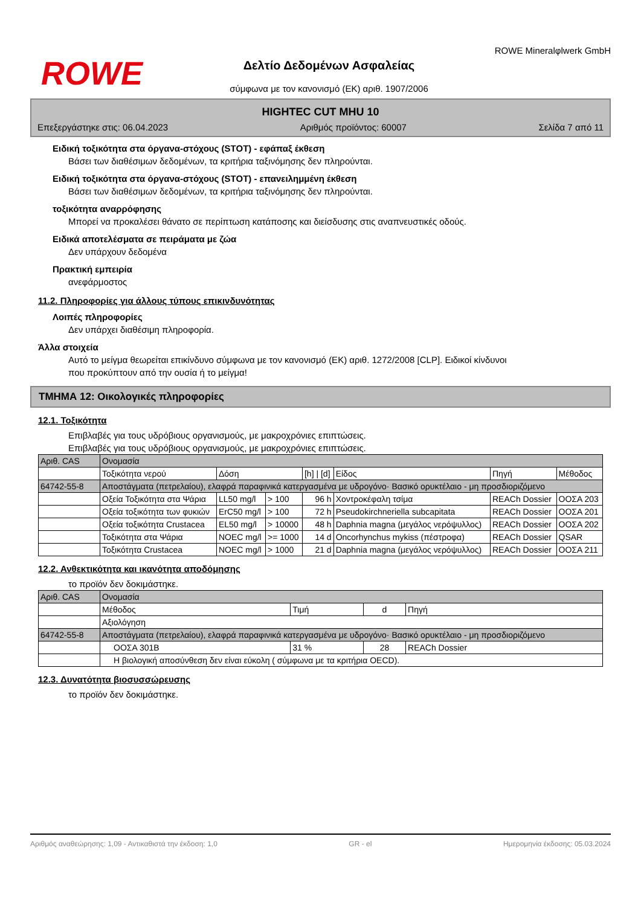ROWE
Δελτίο Δεδομένων Ασφαλείας
σύμφωνα με τον κανονισμό (ΕΚ) αριθ. 1907/2006
ROWE Mineralφlwerk GmbH
HIGHTEC CUT MHU 10
Επεξεργάστηκε στις: 06.04.2023 Αριθμός προϊόντος: 60007 Σελίδα 7 από 11
Ειδική τοξικότητα στα όργανα-στόχους (STOT) - εφάπαξ έκθεση
Βάσει των διαθέσιμων δεδομένων, τα κριτήρια ταξινόμησης δεν πληρούνται.
Ειδική τοξικότητα στα όργανα-στόχους (STOT) - επανειλημμένη έκθεση
Βάσει των διαθέσιμων δεδομένων, τα κριτήρια ταξινόμησης δεν πληρούνται.
τοξικότητα αναρρόφησης
Μπορεί να προκαλέσει θάνατο σε περίπτωση κατάποσης και διείσδυσης στις αναπνευστικές οδούς.
Ειδικά αποτελέσματα σε πειράματα με ζώα
Δεν υπάρχουν δεδομένα
Πρακτική εμπειρία
ανεφάρμοστος
11.2. Πληροφορίες για άλλους τύπους επικινδυνότητας
Λοιπές πληροφορίες
Δεν υπάρχει διαθέσιμη πληροφορία.
Άλλα στοιχεία
Αυτό το μείγμα θεωρείται επικίνδυνο σύμφωνα με τον κανονισμό (ΕΚ) αριθ. 1272/2008 [CLP]. Ειδικοί κίνδυνοι
που προκύπτουν από την ουσία ή το μείγμα!
ΤΜΗΜΑ 12: Οικολογικές πληροφορίες
12.1. Τοξικότητα
Επιβλαβές για τους υδρόβιους οργανισμούς, με μακροχρόνιες επιπτώσεις.
Επιβλαβές για τους υδρόβιους οργανισμούς, με μακροχρόνιες επιπτώσεις.
| Αριθ. CAS | Ονομασία | | | | | | |
| | Τοξικότητα νερού | Δόση | | [h] / [d] | Είδος | Πηγή | Μέθοδος |
| 64742-55-8 | Αποστάγματα (πετρελαίου), ελαφρά παραφινικά κατεργασμένα με υδρογόνο· Βασικό ορυκτέλαιο - μη προσδιοριζόμενο | | | | | | |
| | Οξεία Τοξικότητα στα Ψάρια | LL50 mg/l | > 100 | 96 h | Χοντροκέφαλη τσίμα | REACh Dossier | ΟΟΣΑ 203 |
| | Οξεία τοξικότητα των φυκιών | ErC50 mg/l | > 100 | 72 h | Pseudokirchneriella subcapitata | REACh Dossier | ΟΟΣΑ 201 |
| | Οξεία τοξικότητα Crustacea | EL50 mg/l | > 10000 | 48 h | Daphnia magna (μεγάλος νερόψυλλος) | REACh Dossier | ΟΟΣΑ 202 |
| | Τοξικότητα στα Ψάρια | NOEC mg/l | >= 1000 | 14 d | Oncorhynchus mykiss (πέστροφα) | REACh Dossier | QSAR |
| | Τοξικότητα Crustacea | NOEC mg/l | > 1000 | 21 d | Daphnia magna (μεγάλος νερόψυλλος) | REACh Dossier | ΟΟΣΑ 211 |
12.2. Ανθεκτικότητα και ικανότητα αποδόμησης
το προϊόν δεν δοκιμάστηκε.
| Αριθ. CAS | Ονομασία | | | |
| | Μέθοδος | Τιμή | d | Πηγή |
| | Αξιολόγηση | | | |
| 64742-55-8 | Αποστάγματα (πετρελαίου), ελαφρά παραφινικά κατεργασμένα με υδρογόνο· Βασικό ορυκτέλαιο - μη προσδιοριζόμενο | | | |
| | ΟΟΣΑ 301Β | 31 % | 28 | REACh Dossier |
| | Η βιολογική αποσύνθεση δεν είναι εύκολη ( σύμφωνα με τα κριτήρια OECD). | | | |
12.3. Δυνατότητα βιοσυσσώρευσης
το προϊόν δεν δοκιμάστηκε.
Αριθμός αναθεώρησης: 1,09 - Αντικαθιστά την έκδοση: 1,0 GR - el Ημερομηνία έκδοσης: 05.03.2024